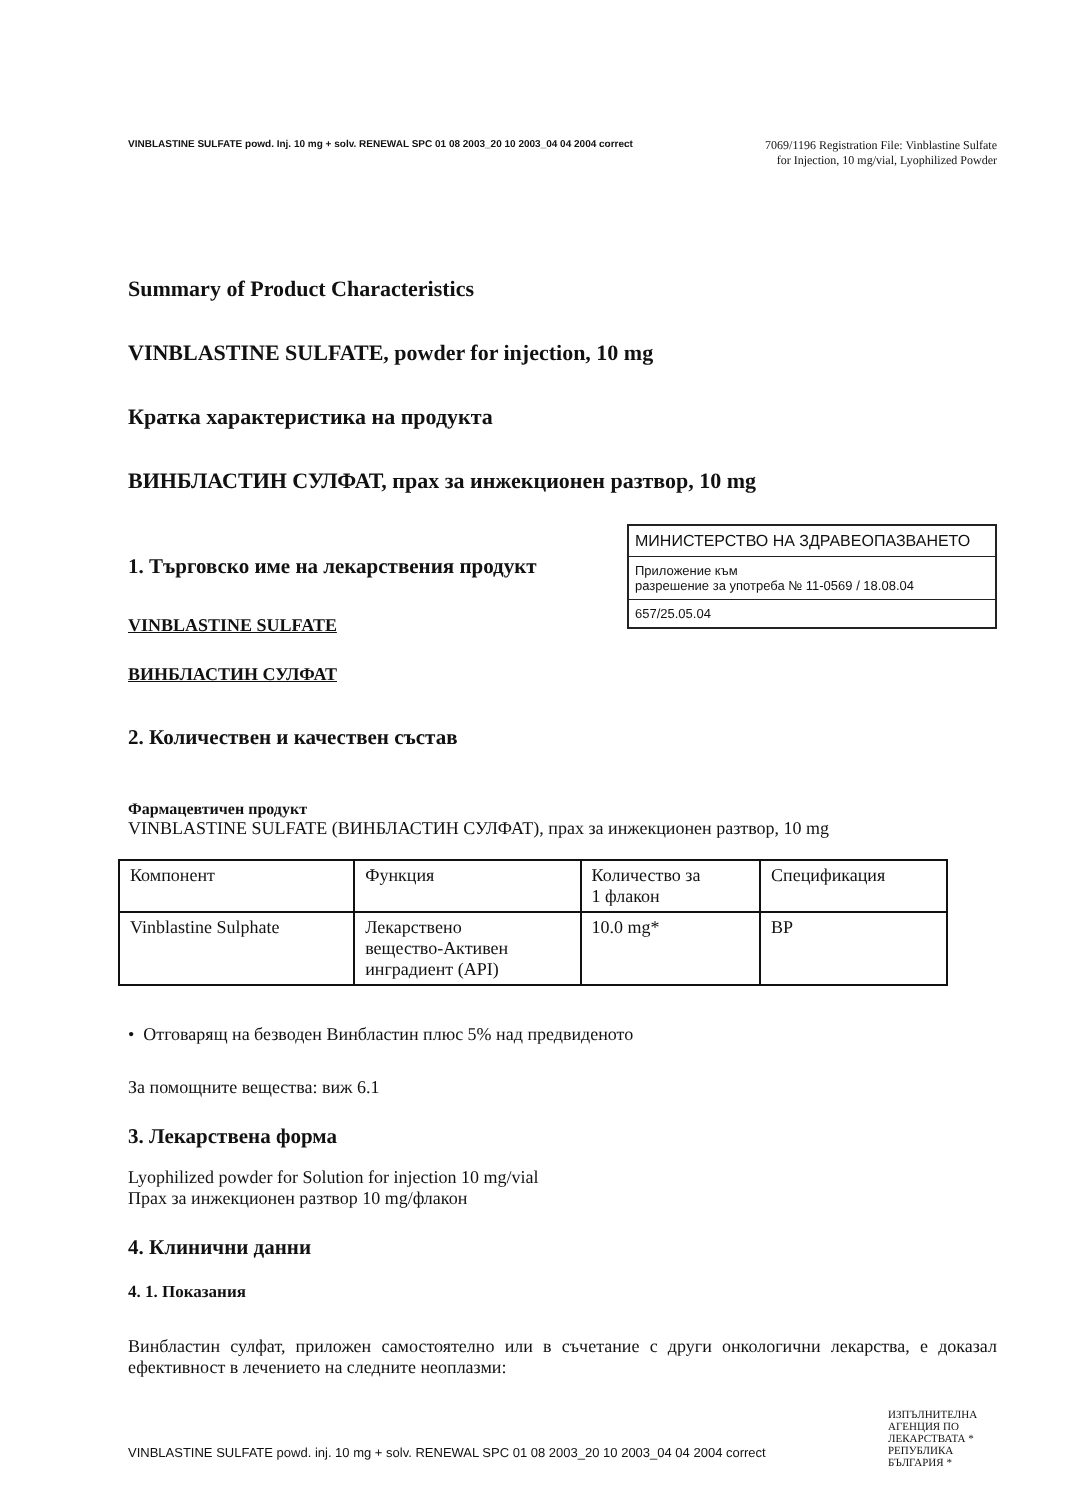VINBLASTINE SULFATE powd. Inj. 10 mg + solv. RENEWAL SPC 01 08 2003_20 10 2003_04 04 2004 correct 7069/1196 Registration File: Vinblastine Sulfate
for Injection, 10 mg/vial, Lyophilized Powder
Summary of Product Characteristics
VINBLASTINE SULFATE, powder for injection, 10 mg
Кратка характеристика на продукта
ВИНБЛАСТИН СУЛФАТ, прах за инжекционен разтвор, 10 mg
МИНИСТЕРСТВО НА ЗДРАВЕОПАЗВАНЕТО
Приложение към
разрешение за употреба № 11-0569 / 18.08.04
657/25.05.04
1. Търговско име на лекарствения продукт
VINBLASTINE SULFATE
ВИНБЛАСТИН СУЛФАТ
2. Количествен и качествен състав
Фармацевтичен продукт
VINBLASTINE SULFATE (ВИНБЛАСТИН СУЛФАТ), прах за инжекционен разтвор, 10 mg
| Компонент | Функция | Количество за 1 флакон | Спецификация |
| Vinblastine Sulphate | Лекарствено вещество-Активен инградиент (API) | 10.0 mg* | BP |
• Отговарящ на безводен Винбластин плюс 5% над предвиденото
За помощните вещества: виж 6.1
3. Лекарствена форма
Lyophilized powder for Solution for injection 10 mg/vial
Прах за инжекционен разтвор 10 mg/флакон
4. Клинични данни
4. 1. Показания
Винбластин сулфат, приложен самостоятелно или в съчетание с други онкологични лекарства, е доказал ефективност в лечението на следните неоплазми:
ИЗПЪЛНИТЕЛНА АГЕНЦИЯ ПО ЛЕКАРСТВАТА * РЕПУБЛИКА БЪЛГАРИЯ *
VINBLASTINE SULFATE powd. inj. 10 mg + solv. RENEWAL SPC 01 08 2003_20 10 2003_04 04 2004 correct